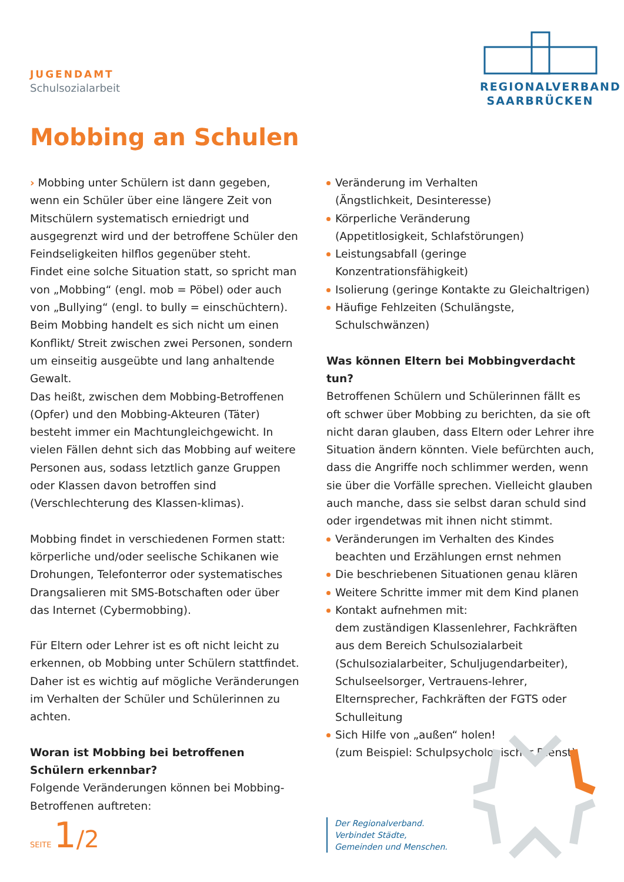JUGENDAMT
Schulsozialarbeit
REGIONALVERBAND
SAARBRÜCKEN
Mobbing an Schulen
› Mobbing unter Schülern ist dann gegeben, wenn ein Schüler über eine längere Zeit von Mitschülern systematisch erniedrigt und ausgegrenzt wird und der betroffene Schüler den Feindseligkeiten hilflos gegenüber steht.
Findet eine solche Situation statt, so spricht man von „Mobbing“ (engl. mob = Pöbel) oder auch von „Bullying“ (engl. to bully = einschüchtern). Beim Mobbing handelt es sich nicht um einen Konflikt/ Streit zwischen zwei Personen, sondern um einseitig ausgeübte und lang anhaltende Gewalt.
Das heißt, zwischen dem Mobbing-Betroffenen (Opfer) und den Mobbing-Akteuren (Täter) besteht immer ein Machtungleichgewicht. In vielen Fällen dehnt sich das Mobbing auf weitere Personen aus, sodass letztlich ganze Gruppen oder Klassen davon betroffen sind (Verschlechterung des Klassen-klimas).
Mobbing findet in verschiedenen Formen statt: körperliche und/oder seelische Schikanen wie Drohungen, Telefonterror oder systematisches Drangsalieren mit SMS-Botschaften oder über das Internet (Cybermobbing).
Für Eltern oder Lehrer ist es oft nicht leicht zu erkennen, ob Mobbing unter Schülern stattfindet. Daher ist es wichtig auf mögliche Veränderungen im Verhalten der Schüler und Schülerinnen zu achten.
Woran ist Mobbing bei betroffenen Schülern erkennbar?
Folgende Veränderungen können bei Mobbing-Betroffenen auftreten:
Veränderung im Verhalten
(Ängstlichkeit, Desinteresse)
Körperliche Veränderung
(Appetitlosigkeit, Schlafstörungen)
Leistungsabfall (geringe Konzentrationsfähigkeit)
Isolierung (geringe Kontakte zu Gleichaltrigen)
Häufige Fehlzeiten (Schulängste, Schulschwänzen)
Was können Eltern bei Mobbingverdacht tun?
Betroffenen Schülern und Schülerinnen fällt es oft schwer über Mobbing zu berichten, da sie oft nicht daran glauben, dass Eltern oder Lehrer ihre Situation ändern könnten. Viele befürchten auch, dass die Angriffe noch schlimmer werden, wenn sie über die Vorfälle sprechen. Vielleicht glauben auch manche, dass sie selbst daran schuld sind oder irgendetwas mit ihnen nicht stimmt.
Veränderungen im Verhalten des Kindes beachten und Erzählungen ernst nehmen
Die beschriebenen Situationen genau klären
Weitere Schritte immer mit dem Kind planen
Kontakt aufnehmen mit:
dem zuständigen Klassenlehrer, Fachkräften aus dem Bereich Schulsozialarbeit (Schulsozialarbeiter, Schuljugendarbeiter), Schulseelsorger, Vertrauens-lehrer, Elternsprecher, Fachkräften der FGTS oder Schulleitung
Sich Hilfe von „außen“ holen!
(zum Beispiel: Schulpsychologischer Dienst)
SEITE 1/2
Der Regionalverband.
Verbindet Städte,
Gemeinden und Menschen.